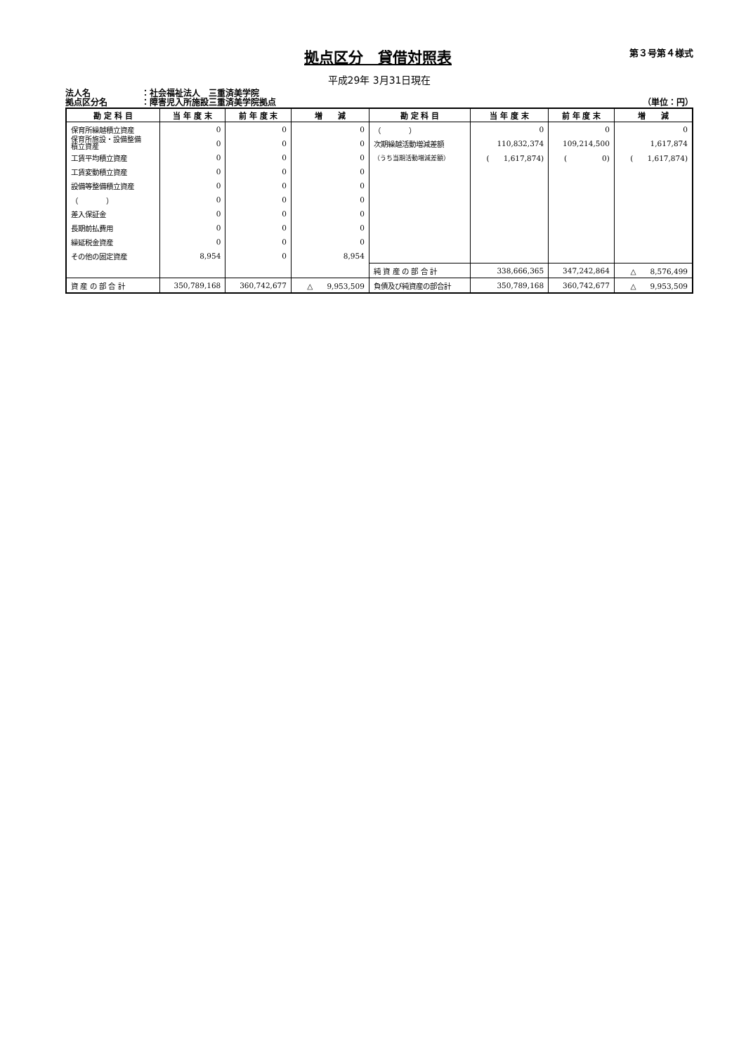拠点区分　貸借対照表
第３号第４様式
平成29年 3月31日現在
法人名 ：社会福祉法人　三重済美学院
拠点区分名 ：障害児入所施設三重済美学院拠点 （単位：円）
| 勘 定 科 目 | 当 年 度 末 | 前 年 度 末 | 増 減 | 勘 定 科 目 | 当 年 度 末 | 前 年 度 末 | 増 減 |
| --- | --- | --- | --- | --- | --- | --- | --- |
| 保育所繰越積立資産 | 0 | 0 | 0 | （ ） | 0 | 0 | 0 |
| 保育所施設・設備整備 積立資産 | 0 | 0 | 0 | 次期繰越活動増減差額 | 110,832,374 | 109,214,500 | 1,617,874 |
| 工賃平均積立資産 | 0 | 0 | 0 | （うち当期活動増減差額） | ( 1,617,874) | ( 0) | ( 1,617,874) |
| 工賃変動積立資産 | 0 | 0 | 0 | | | | |
| 設備等整備積立資産 | 0 | 0 | 0 | | | | |
| （ ） | 0 | 0 | 0 | | | | |
| 差入保証金 | 0 | 0 | 0 | | | | |
| 長期前払費用 | 0 | 0 | 0 | | | | |
| 繰延税金資産 | 0 | 0 | 0 | | | | |
| その他の固定資産 | 8,954 | 0 | 8,954 | | | | |
| | | | | 純 資 産 の 部 合 計 | 338,666,365 | 347,242,864 | △ 8,576,499 |
| 資 産 の 部 合 計 | 350,789,168 | 360,742,677 | △ 9,953,509 | 負債及び純資産の部合計 | 350,789,168 | 360,742,677 | △ 9,953,509 |